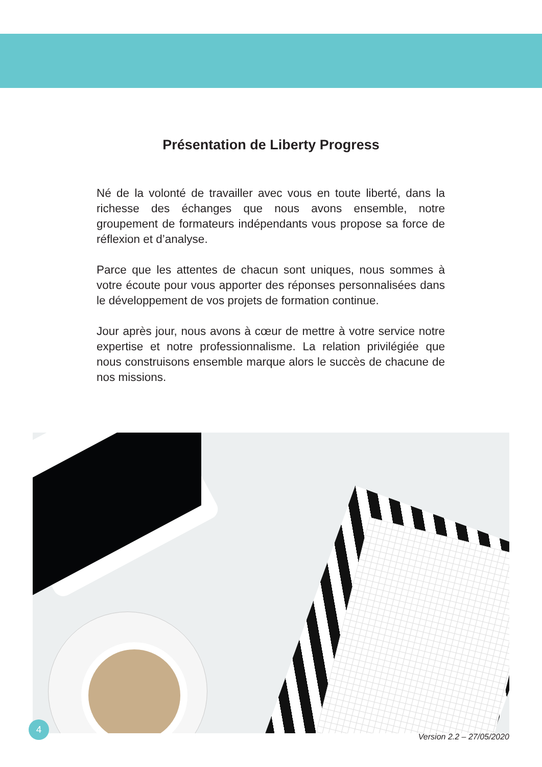Présentation de Liberty Progress
Né de la volonté de travailler avec vous en toute liberté, dans la richesse des échanges que nous avons ensemble, notre groupement de formateurs indépendants vous propose sa force de réflexion et d’analyse.
Parce que les attentes de chacun sont uniques, nous sommes à votre écoute pour vous apporter des réponses personnalisées dans le développement de vos projets de formation continue.
Jour après jour, nous avons à cœur de mettre à votre service notre expertise et notre professionnalisme. La relation privilégiée que nous construisons ensemble marque alors le succès de chacune de nos missions.
4
Version 2.2 – 27/05/2020